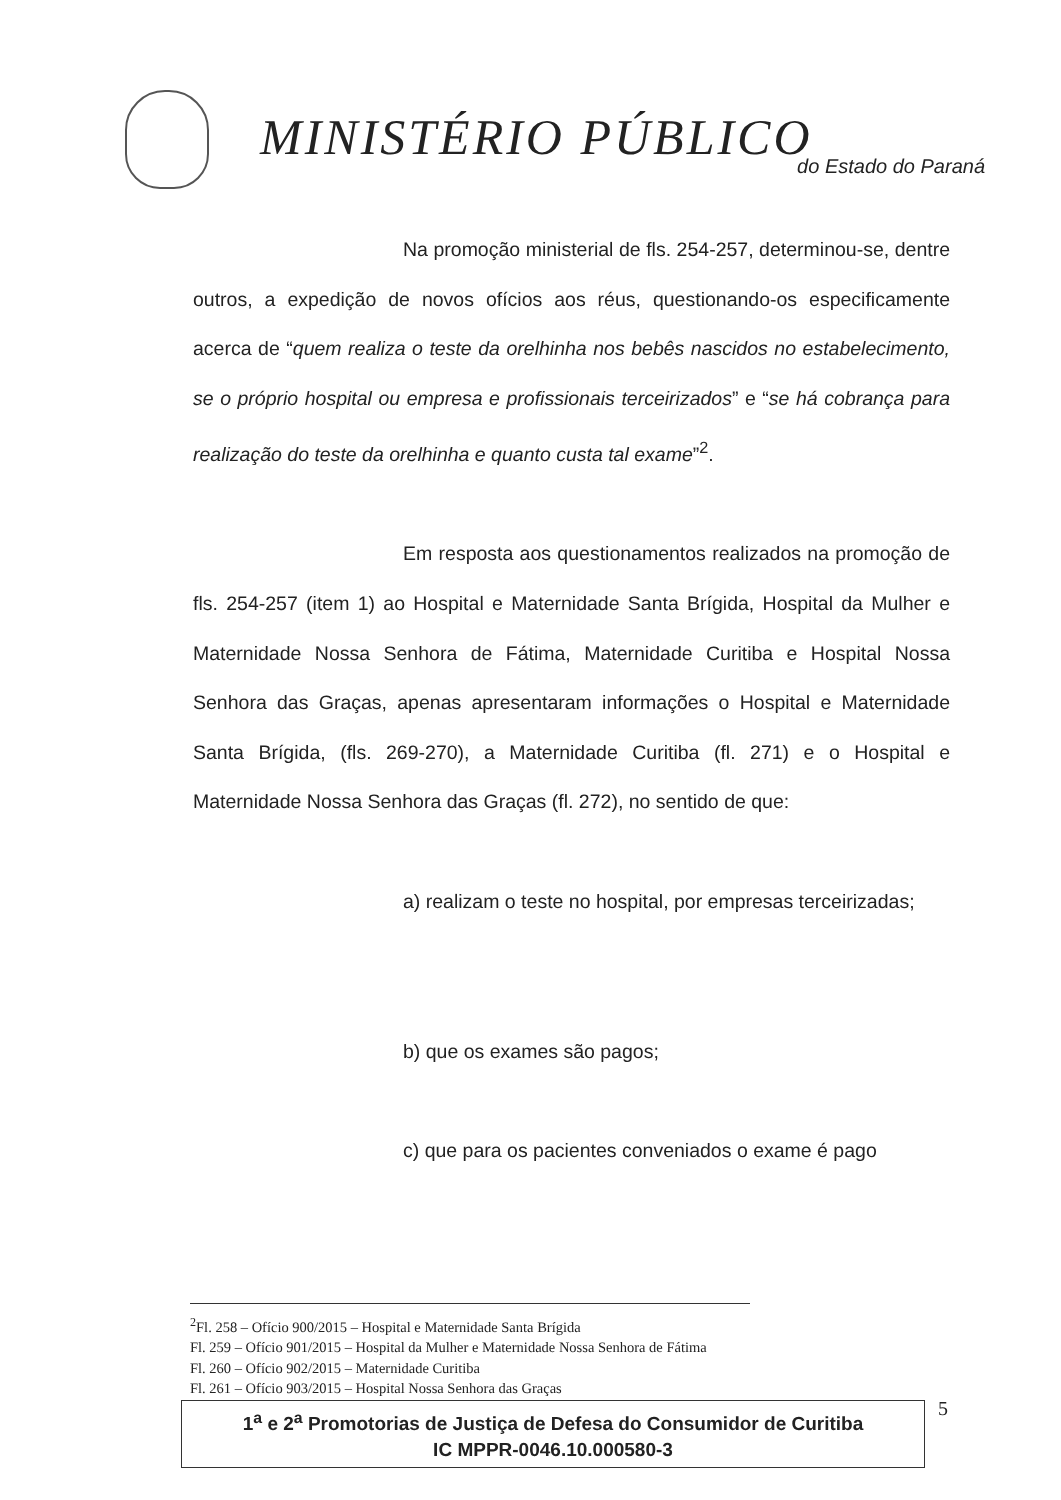MINISTÉRIO PÚBLICO do Estado do Paraná
Na promoção ministerial de fls. 254-257, determinou-se, dentre outros, a expedição de novos ofícios aos réus, questionando-os especificamente acerca de “quem realiza o teste da orelhinha nos bebês nascidos no estabelecimento, se o próprio hospital ou empresa e profissionais terceirizados” e “se há cobrança para realização do teste da orelhinha e quanto custa tal exame”<sup>2</sup>.
Em resposta aos questionamentos realizados na promoção de fls. 254-257 (item 1) ao Hospital e Maternidade Santa Brígida, Hospital da Mulher e Maternidade Nossa Senhora de Fátima, Maternidade Curitiba e Hospital Nossa Senhora das Graças, apenas apresentaram informações o Hospital e Maternidade Santa Brígida, (fls. 269-270), a Maternidade Curitiba (fl. 271) e o Hospital e Maternidade Nossa Senhora das Graças (fl. 272), no sentido de que:
a) realizam o teste no hospital, por empresas terceirizadas;
b) que os exames são pagos;
c) que para os pacientes conveniados o exame é pago
<sup>2</sup> Fl. 258 – Ofício 900/2015 – Hospital e Maternidade Santa Brígida
Fl. 259 – Ofício 901/2015 – Hospital da Mulher e Maternidade Nossa Senhora de Fátima
Fl. 260 – Ofício 902/2015 – Maternidade Curitiba
Fl. 261 – Ofício 903/2015 – Hospital Nossa Senhora das Graças
1<sup>a</sup> e 2<sup>a</sup> Promotorias de Justiça de Defesa do Consumidor de Curitiba
IC MPPR-0046.10.000580-3
5